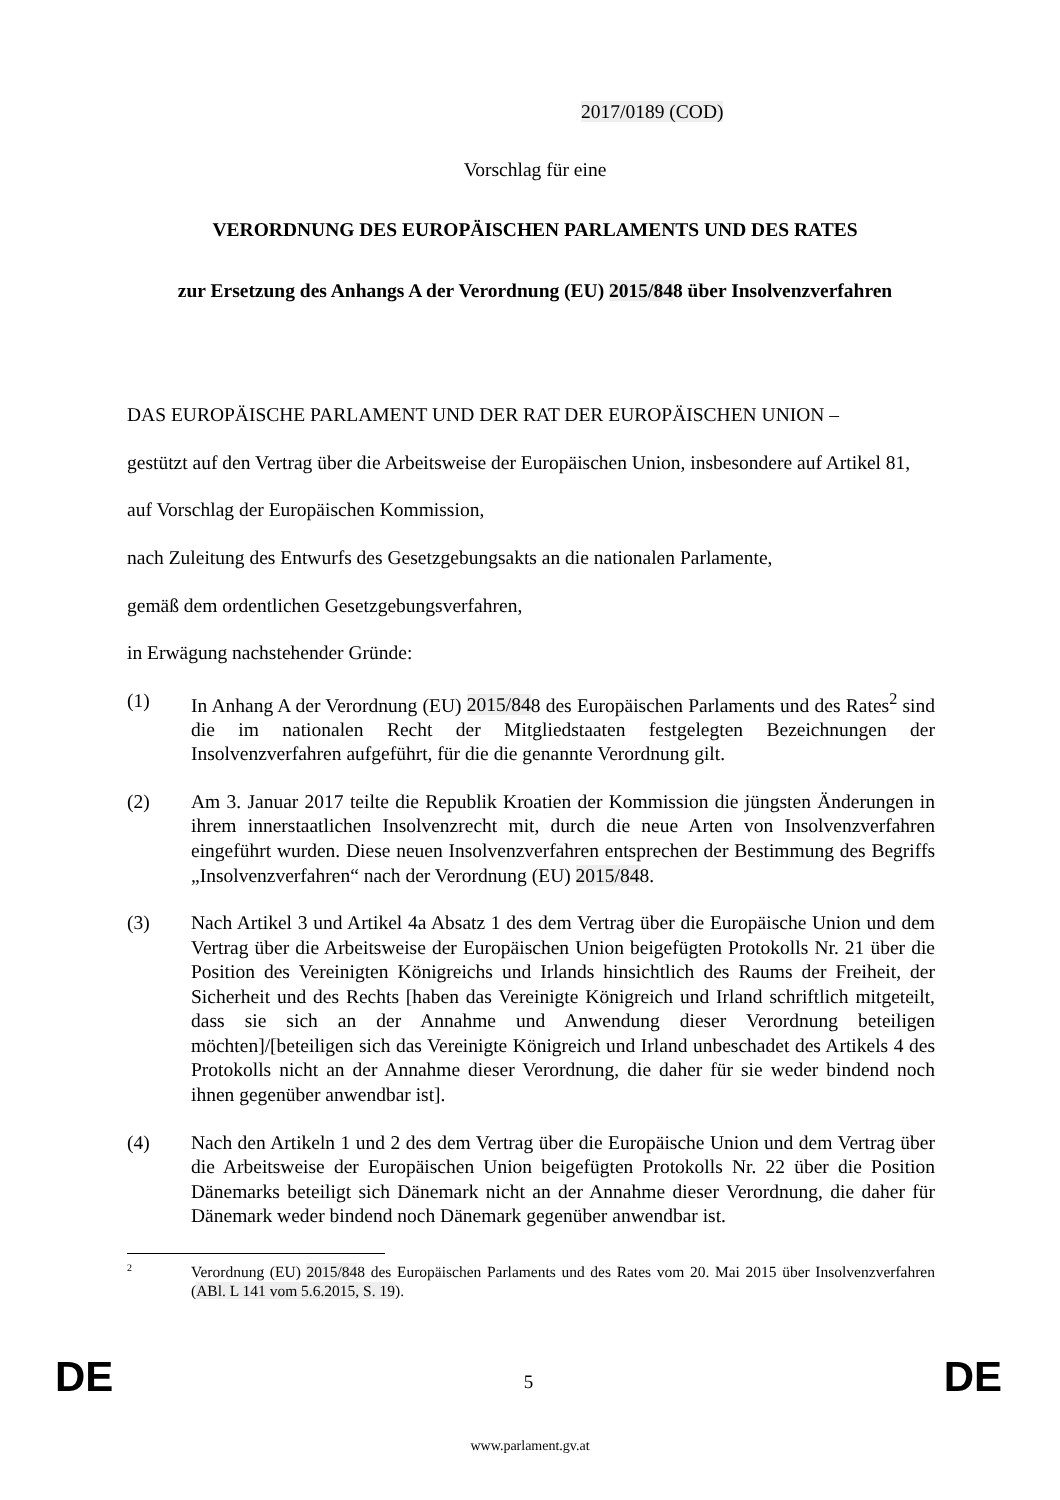2017/0189 (COD)
Vorschlag für eine
VERORDNUNG DES EUROPÄISCHEN PARLAMENTS UND DES RATES
zur Ersetzung des Anhangs A der Verordnung (EU) 2015/848 über Insolvenzverfahren
DAS EUROPÄISCHE PARLAMENT UND DER RAT DER EUROPÄISCHEN UNION –
gestützt auf den Vertrag über die Arbeitsweise der Europäischen Union, insbesondere auf Artikel 81,
auf Vorschlag der Europäischen Kommission,
nach Zuleitung des Entwurfs des Gesetzgebungsakts an die nationalen Parlamente,
gemäß dem ordentlichen Gesetzgebungsverfahren,
in Erwägung nachstehender Gründe:
(1) In Anhang A der Verordnung (EU) 2015/848 des Europäischen Parlaments und des Rates<sup>2</sup> sind die im nationalen Recht der Mitgliedstaaten festgelegten Bezeichnungen der Insolvenzverfahren aufgeführt, für die die genannte Verordnung gilt.
(2) Am 3. Januar 2017 teilte die Republik Kroatien der Kommission die jüngsten Änderungen in ihrem innerstaatlichen Insolvenzrecht mit, durch die neue Arten von Insolvenzverfahren eingeführt wurden. Diese neuen Insolvenzverfahren entsprechen der Bestimmung des Begriffs „Insolvenzverfahren“ nach der Verordnung (EU) 2015/848.
(3) Nach Artikel 3 und Artikel 4a Absatz 1 des dem Vertrag über die Europäische Union und dem Vertrag über die Arbeitsweise der Europäischen Union beigefügten Protokolls Nr. 21 über die Position des Vereinigten Königreichs und Irlands hinsichtlich des Raums der Freiheit, der Sicherheit und des Rechts [haben das Vereinigte Königreich und Irland schriftlich mitgeteilt, dass sie sich an der Annahme und Anwendung dieser Verordnung beteiligen möchten]/[beteiligen sich das Vereinigte Königreich und Irland unbeschadet des Artikels 4 des Protokolls nicht an der Annahme dieser Verordnung, die daher für sie weder bindend noch ihnen gegenüber anwendbar ist].
(4) Nach den Artikeln 1 und 2 des dem Vertrag über die Europäische Union und dem Vertrag über die Arbeitsweise der Europäischen Union beigefügten Protokolls Nr. 22 über die Position Dänemarks beteiligt sich Dänemark nicht an der Annahme dieser Verordnung, die daher für Dänemark weder bindend noch Dänemark gegenüber anwendbar ist.
2
Verordnung (EU) 2015/848 des Europäischen Parlaments und des Rates vom 20. Mai 2015 über Insolvenzverfahren (ABl. L 141 vom 5.6.2015, S. 19).
DE 5 DE
www.parlament.gv.at